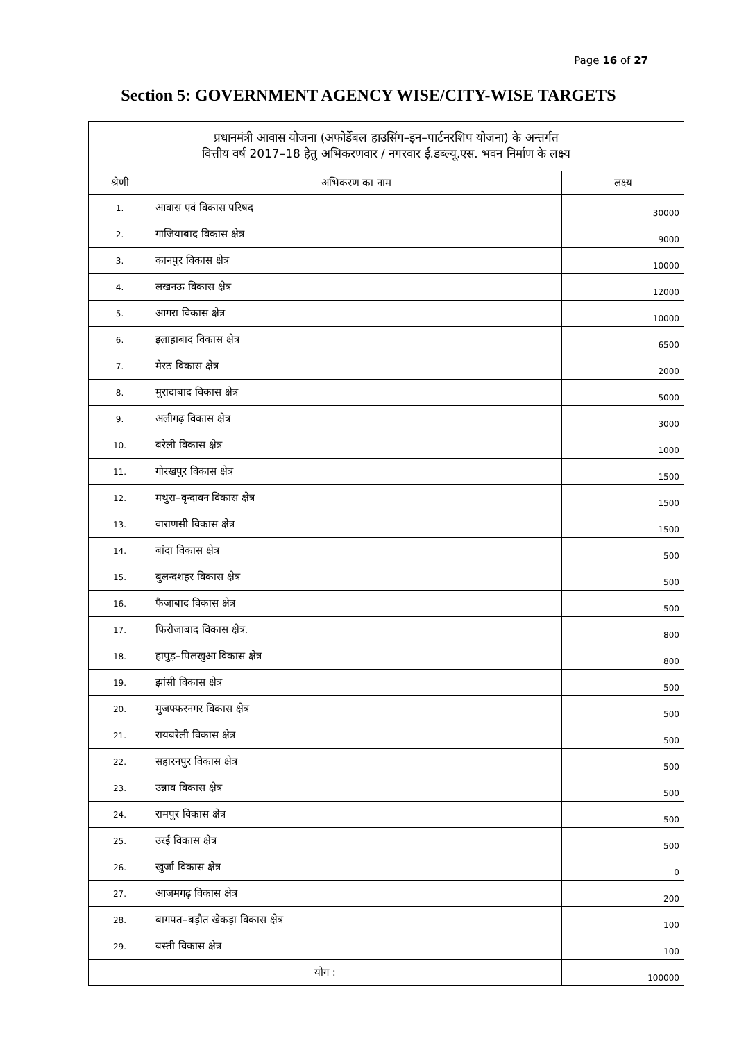Page 16 of 27
Section 5: GOVERNMENT AGENCY WISE/CITY-WISE TARGETS
| प्रधानमंत्री आवास योजना (अफोर्डेबल हाउसिंग–इन–पार्टनरशिप योजना) के अन्तर्गत वित्तीय वर्ष 2017–18 हेतु अभिकरणवार / नगरवार ई.डब्ल्यू.एस. भवन निर्माण के लक्ष्य | | |
| श्रेणी | अभिकरण का नाम | लक्ष्य |
| 1. | आवास एवं विकास परिषद | 30000 |
| 2. | गाजियाबाद विकास क्षेत्र | 9000 |
| 3. | कानपुर विकास क्षेत्र | 10000 |
| 4. | लखनऊ विकास क्षेत्र | 12000 |
| 5. | आगरा विकास क्षेत्र | 10000 |
| 6. | इलाहाबाद विकास क्षेत्र | 6500 |
| 7. | मेरठ विकास क्षेत्र | 2000 |
| 8. | मुरादाबाद विकास क्षेत्र | 5000 |
| 9. | अलीगढ़ विकास क्षेत्र | 3000 |
| 10. | बरेली विकास क्षेत्र | 1000 |
| 11. | गोरखपुर विकास क्षेत्र | 1500 |
| 12. | मथुरा–वृन्दावन विकास क्षेत्र | 1500 |
| 13. | वाराणसी विकास क्षेत्र | 1500 |
| 14. | बांदा विकास क्षेत्र | 500 |
| 15. | बुलन्दशहर विकास क्षेत्र | 500 |
| 16. | फैजाबाद विकास क्षेत्र | 500 |
| 17. | फिरोजाबाद विकास क्षेत्र. | 800 |
| 18. | हापुड़–पिलखुआ विकास क्षेत्र | 800 |
| 19. | झांसी विकास क्षेत्र | 500 |
| 20. | मुजफ्फरनगर विकास क्षेत्र | 500 |
| 21. | रायबरेली विकास क्षेत्र | 500 |
| 22. | सहारनपुर विकास क्षेत्र | 500 |
| 23. | उन्नाव विकास क्षेत्र | 500 |
| 24. | रामपुर विकास क्षेत्र | 500 |
| 25. | उरई विकास क्षेत्र | 500 |
| 26. | खुर्जा विकास क्षेत्र | 0 |
| 27. | आजमगढ़ विकास क्षेत्र | 200 |
| 28. | बागपत–बड़ौत खेकड़ा विकास क्षेत्र | 100 |
| 29. | बस्ती विकास क्षेत्र | 100 |
| योग : | | 100000 |